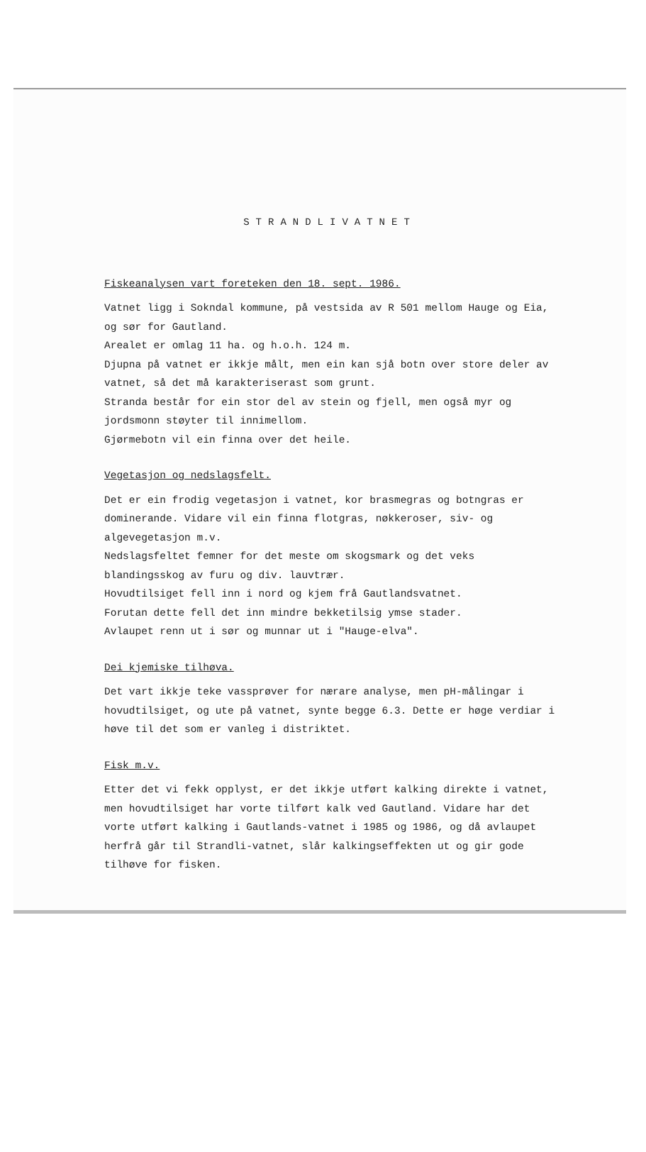STRANDLIVATNET
Fiskeanalysen vart foreteken den 18. sept. 1986.
Vatnet ligg i Sokndal kommune, på vestsida av R 501 mellom Hauge og Eia, og sør for Gautland.
Arealet er omlag 11 ha. og h.o.h. 124 m.
Djupna på vatnet er ikkje målt, men ein kan sjå botn over store deler av vatnet, så det må karakteriserast som grunt.
Stranda består for ein stor del av stein og fjell, men også myr og jordsmonn støyter til innimellom.
Gjørmebotn vil ein finna over det heile.
Vegetasjon og nedslagsfelt.
Det er ein frodig vegetasjon i vatnet, kor brasmegras og botngras er dominerande. Vidare vil ein finna flotgras, nøkkeroser, siv- og algevegetasjon m.v.
Nedslagsfeltet femner for det meste om skogsmark og det veks blandingsskog av furu og div. lauvtrær.
Hovudtilsiget fell inn i nord og kjem frå Gautlandsvatnet.
Forutan dette fell det inn mindre bekketilsig ymse stader.
Avlaupet renn ut i sør og munnar ut i "Hauge-elva".
Dei kjemiske tilhøva.
Det vart ikkje teke vassprøver for nærare analyse, men pH-målingar i hovudtilsiget, og ute på vatnet, synte begge 6.3. Dette er høge verdiar i høve til det som er vanleg i distriktet.
Fisk m.v.
Etter det vi fekk opplyst, er det ikkje utført kalking direkte i vatnet, men hovudtilsiget har vorte tilført kalk ved Gautland. Vidare har det vorte utført kalking i Gautlands-vatnet i 1985 og 1986, og då avlaupet herfrå går til Strandli-vatnet, slår kalkingseffekten ut og gir gode tilhøve for fisken.